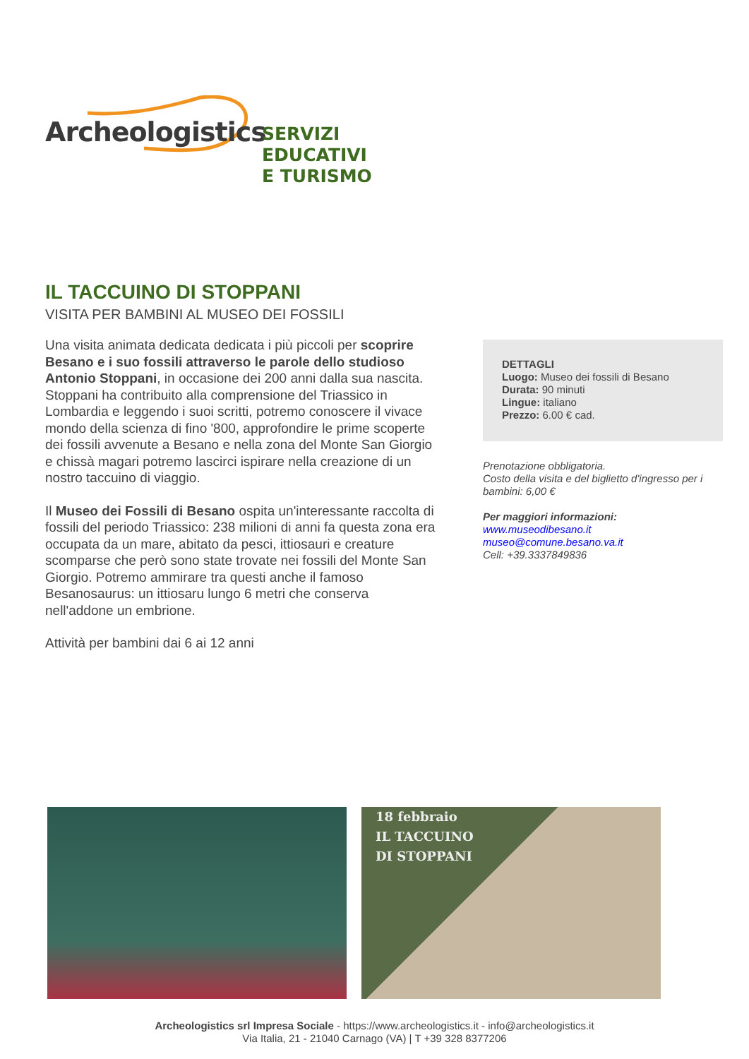Archeologistics
SERVIZI EDUCATIVI
E TURISMO
IL TACCUINO DI STOPPANI
VISITA PER BAMBINI AL MUSEO DEI FOSSILI
Una visita animata dedicata dedicata i più piccoli per scoprire Besano e i suo fossili attraverso le parole dello studioso Antonio Stoppani, in occasione dei 200 anni dalla sua nascita. Stoppani ha contribuito alla comprensione del Triassico in Lombardia e leggendo i suoi scritti, potremo conoscere il vivace mondo della scienza di fino '800, approfondire le prime scoperte dei fossili avvenute a Besano e nella zona del Monte San Giorgio e chissà magari potremo lascirci ispirare nella creazione di un nostro taccuino di viaggio.
Il Museo dei Fossili di Besano ospita un'interessante raccolta di fossili del periodo Triassico: 238 milioni di anni fa questa zona era occupata da un mare, abitato da pesci, ittiosauri e creature scomparse che però sono state trovate nei fossili del Monte San Giorgio. Potremo ammirare tra questi anche il famoso Besanosaurus: un ittiosaru lungo 6 metri che conserva nell'addone un embrione.
Attività per bambini dai 6 ai 12 anni
DETTAGLI
Luogo: Museo dei fossili di Besano
Durata: 90 minuti
Lingue: italiano
Prezzo: 6.00 € cad.
Prenotazione obbligatoria.
Costo della visita e del biglietto d'ingresso per i bambini: 6,00 €
Per maggiori informazioni:
www.museodibesano.it
museo@comune.besano.va.it
Cell: +39.3337849836
18 febbraio
IL TACCUINO
DI STOPPANI
Archeologistics srl Impresa Sociale - https://www.archeologistics.it - info@archeologistics.it
Via Italia, 21 - 21040 Carnago (VA) | T +39 328 8377206